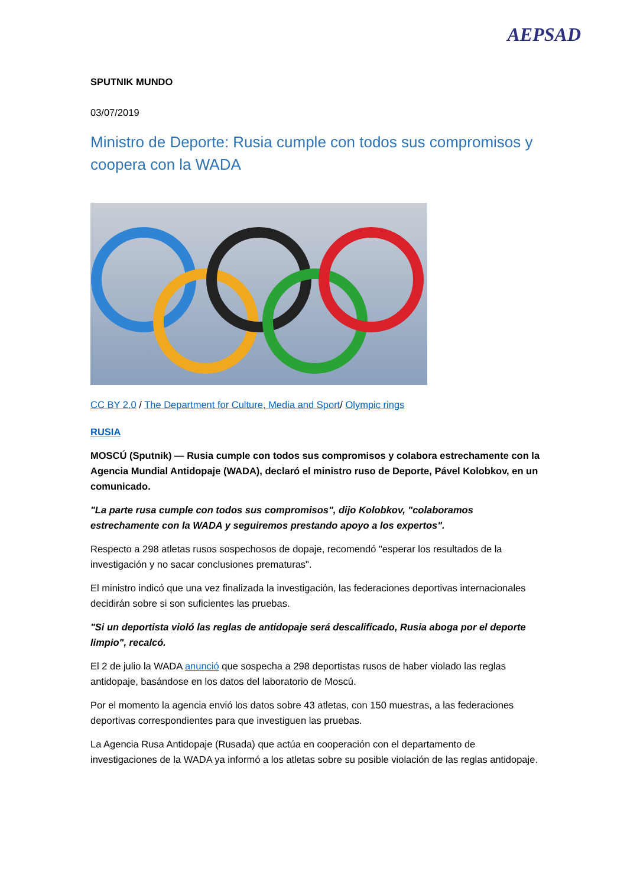AEPSAD
SPUTNIK MUNDO
03/07/2019
Ministro de Deporte: Rusia cumple con todos sus compromisos y coopera con la WADA
CC BY 2.0 / The Department for Culture, Media and Sport/ Olympic rings
RUSIA
MOSCÚ (Sputnik) — Rusia cumple con todos sus compromisos y colabora estrechamente con la Agencia Mundial Antidopaje (WADA), declaró el ministro ruso de Deporte, Pável Kolobkov, en un comunicado.
"La parte rusa cumple con todos sus compromisos", dijo Kolobkov, "colaboramos estrechamente con la WADA y seguiremos prestando apoyo a los expertos".
Respecto a 298 atletas rusos sospechosos de dopaje, recomendó "esperar los resultados de la investigación y no sacar conclusiones prematuras".
El ministro indicó que una vez finalizada la investigación, las federaciones deportivas internacionales decidirán sobre si son suficientes las pruebas.
"Si un deportista violó las reglas de antidopaje será descalificado, Rusia aboga por el deporte limpio", recalcó.
El 2 de julio la WADA anunció que sospecha a 298 deportistas rusos de haber violado las reglas antidopaje, basándose en los datos del laboratorio de Moscú.
Por el momento la agencia envió los datos sobre 43 atletas, con 150 muestras, a las federaciones deportivas correspondientes para que investiguen las pruebas.
La Agencia Rusa Antidopaje (Rusada) que actúa en cooperación con el departamento de investigaciones de la WADA ya informó a los atletas sobre su posible violación de las reglas antidopaje.